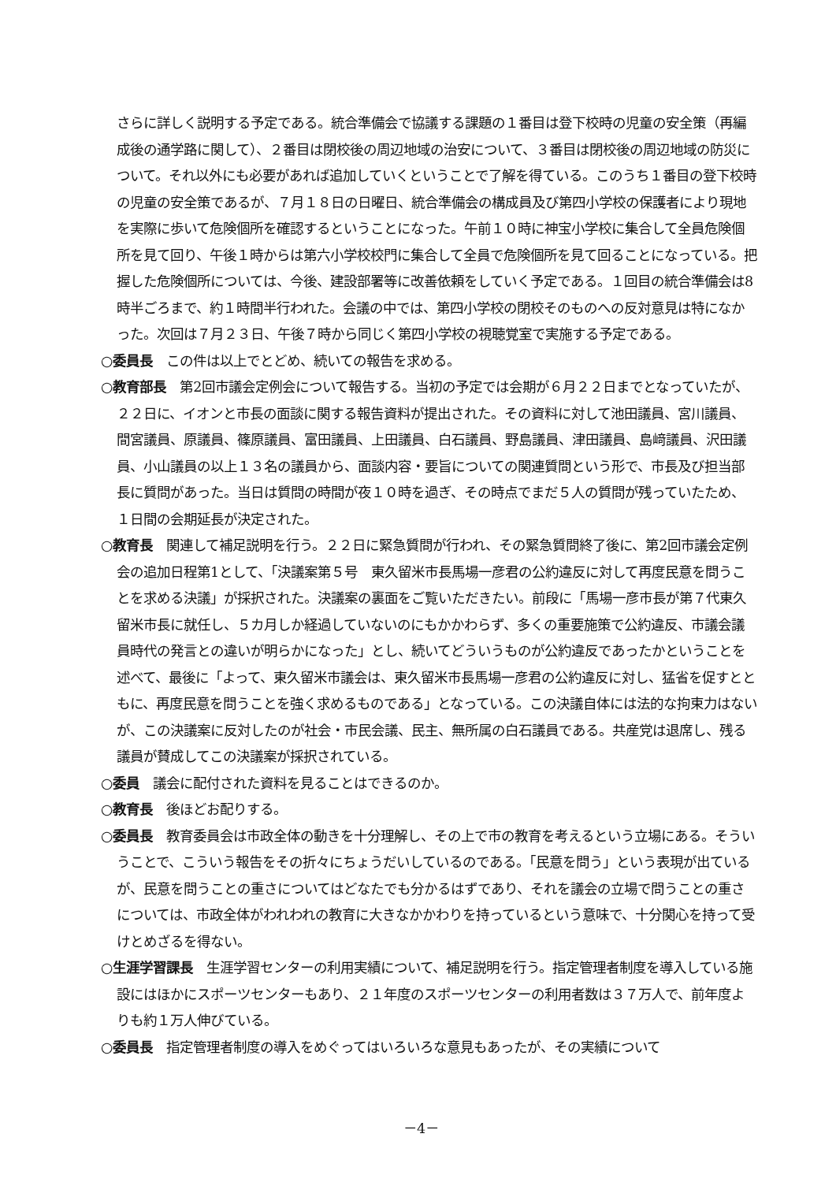さらに詳しく説明する予定である。統合準備会で協議する課題の１番目は登下校時の児童の安全策（再編成後の通学路に関して）、２番目は閉校後の周辺地域の治安について、３番目は閉校後の周辺地域の防災について。それ以外にも必要があれば追加していくということで了解を得ている。このうち１番目の登下校時の児童の安全策であるが、７月１８日の日曜日、統合準備会の構成員及び第四小学校の保護者により現地を実際に歩いて危険個所を確認するということになった。午前１０時に神宝小学校に集合して全員危険個所を見て回り、午後１時からは第六小学校校門に集合して全員で危険個所を見て回ることになっている。把握した危険個所については、今後、建設部署等に改善依頼をしていく予定である。１回目の統合準備会は8時半ごろまで、約１時間半行われた。会議の中では、第四小学校の閉校そのものへの反対意見は特になかった。次回は７月２３日、午後７時から同じく第四小学校の視聴覚室で実施する予定である。
○委員長　この件は以上でとどめ、続いての報告を求める。
○教育部長　第2回市議会定例会について報告する。当初の予定では会期が６月２２日までとなっていたが、２２日に、イオンと市長の面談に関する報告資料が提出された。その資料に対して池田議員、宮川議員、間宮議員、原議員、篠原議員、富田議員、上田議員、白石議員、野島議員、津田議員、島﨑議員、沢田議員、小山議員の以上１３名の議員から、面談内容・要旨についての関連質問という形で、市長及び担当部長に質問があった。当日は質問の時間が夜１０時を過ぎ、その時点でまだ５人の質問が残っていたため、１日間の会期延長が決定された。
○教育長　関連して補足説明を行う。２２日に緊急質問が行われ、その緊急質問終了後に、第2回市議会定例会の追加日程第1として、「決議案第５号　東久留米市長馬場一彦君の公約違反に対して再度民意を問うことを求める決議」が採択された。決議案の裏面をご覧いただきたい。前段に「馬場一彦市長が第７代東久留米市長に就任し、５カ月しか経過していないのにもかかわらず、多くの重要施策で公約違反、市議会議員時代の発言との違いが明らかになった」とし、続いてどういうものが公約違反であったかということを述べて、最後に「よって、東久留米市議会は、東久留米市長馬場一彦君の公約違反に対し、猛省を促すとともに、再度民意を問うことを強く求めるものである」となっている。この決議自体には法的な拘束力はないが、この決議案に反対したのが社会・市民会議、民主、無所属の白石議員である。共産党は退席し、残る議員が賛成してこの決議案が採択されている。
○委員　議会に配付された資料を見ることはできるのか。
○教育長　後ほどお配りする。
○委員長　教育委員会は市政全体の動きを十分理解し、その上で市の教育を考えるという立場にある。そういうことで、こういう報告をその折々にちょうだいしているのである。「民意を問う」という表現が出ているが、民意を問うことの重さについてはどなたでも分かるはずであり、それを議会の立場で問うことの重さについては、市政全体がわれわれの教育に大きなかかわりを持っているという意味で、十分関心を持って受けとめざるを得ない。
○生涯学習課長　生涯学習センターの利用実績について、補足説明を行う。指定管理者制度を導入している施設にはほかにスポーツセンターもあり、２１年度のスポーツセンターの利用者数は３７万人で、前年度よりも約１万人伸びている。
○委員長　指定管理者制度の導入をめぐってはいろいろな意見もあったが、その実績について
－4－